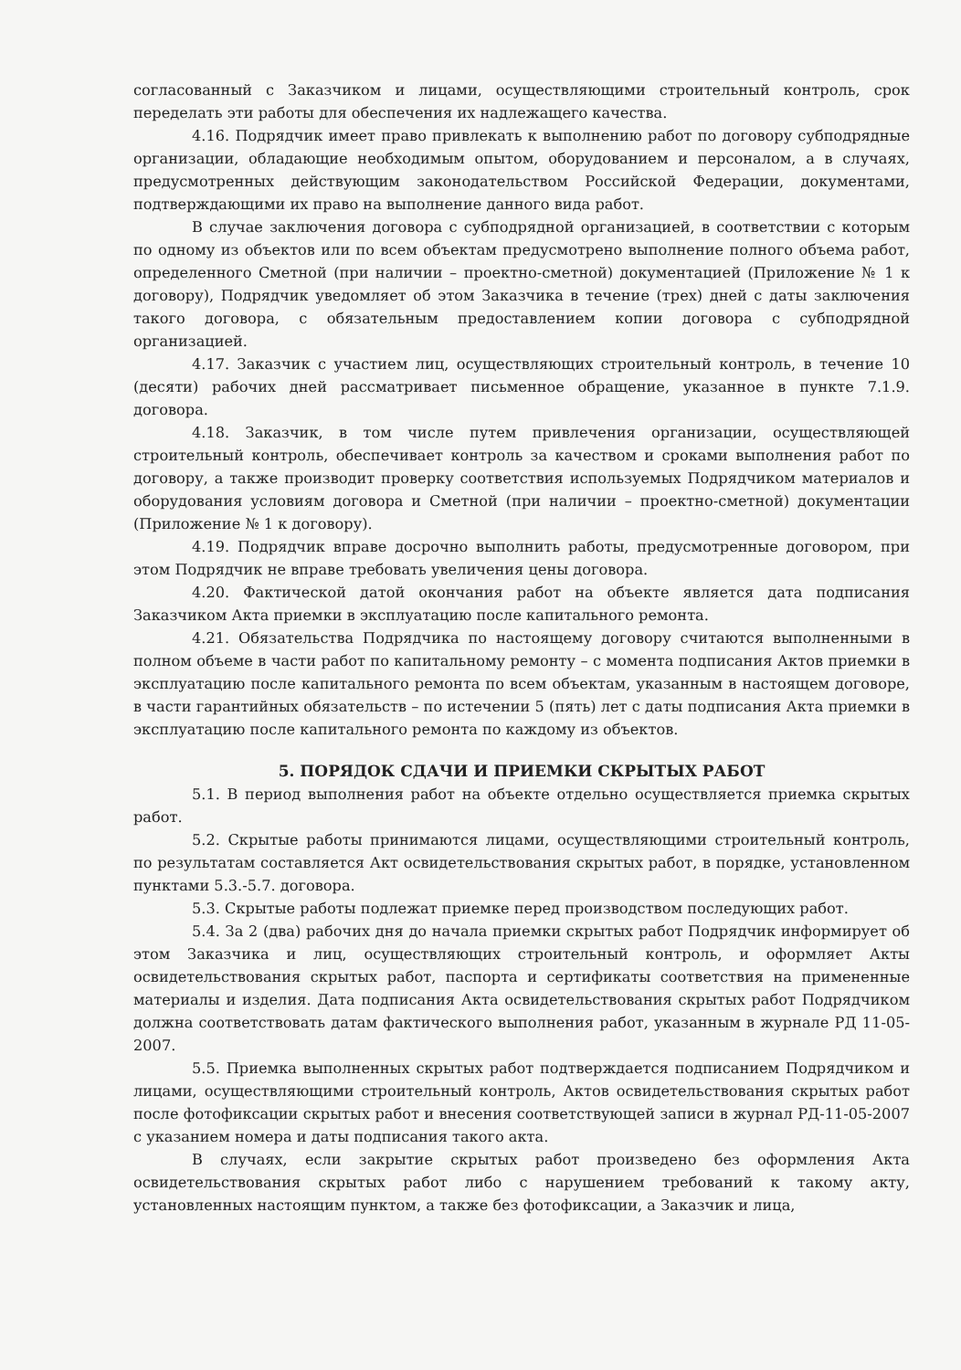согласованный с Заказчиком и лицами, осуществляющими строительный контроль, срок переделать эти работы для обеспечения их надлежащего качества.
4.16. Подрядчик имеет право привлекать к выполнению работ по договору субподрядные организации, обладающие необходимым опытом, оборудованием и персоналом, а в случаях, предусмотренных действующим законодательством Российской Федерации, документами, подтверждающими их право на выполнение данного вида работ.
В случае заключения договора с субподрядной организацией, в соответствии с которым по одному из объектов или по всем объектам предусмотрено выполнение полного объема работ, определенного Сметной (при наличии – проектно-сметной) документацией (Приложение № 1 к договору), Подрядчик уведомляет об этом Заказчика в течение (трех) дней с даты заключения такого договора, с обязательным предоставлением копии договора с субподрядной организацией.
4.17. Заказчик с участием лиц, осуществляющих строительный контроль, в течение 10 (десяти) рабочих дней рассматривает письменное обращение, указанное в пункте 7.1.9. договора.
4.18. Заказчик, в том числе путем привлечения организации, осуществляющей строительный контроль, обеспечивает контроль за качеством и сроками выполнения работ по договору, а также производит проверку соответствия используемых Подрядчиком материалов и оборудования условиям договора и Сметной (при наличии – проектно-сметной) документации (Приложение № 1 к договору).
4.19. Подрядчик вправе досрочно выполнить работы, предусмотренные договором, при этом Подрядчик не вправе требовать увеличения цены договора.
4.20. Фактической датой окончания работ на объекте является дата подписания Заказчиком Акта приемки в эксплуатацию после капитального ремонта.
4.21. Обязательства Подрядчика по настоящему договору считаются выполненными в полном объеме в части работ по капитальному ремонту – с момента подписания Актов приемки в эксплуатацию после капитального ремонта по всем объектам, указанным в настоящем договоре, в части гарантийных обязательств – по истечении 5 (пять) лет с даты подписания Акта приемки в эксплуатацию после капитального ремонта по каждому из объектов.
5. ПОРЯДОК СДАЧИ И ПРИЕМКИ СКРЫТЫХ РАБОТ
5.1. В период выполнения работ на объекте отдельно осуществляется приемка скрытых работ.
5.2. Скрытые работы принимаются лицами, осуществляющими строительный контроль, по результатам составляется Акт освидетельствования скрытых работ, в порядке, установленном пунктами 5.3.-5.7. договора.
5.3. Скрытые работы подлежат приемке перед производством последующих работ.
5.4. За 2 (два) рабочих дня до начала приемки скрытых работ Подрядчик информирует об этом Заказчика и лиц, осуществляющих строительный контроль, и оформляет Акты освидетельствования скрытых работ, паспорта и сертификаты соответствия на примененные материалы и изделия. Дата подписания Акта освидетельствования скрытых работ Подрядчиком должна соответствовать датам фактического выполнения работ, указанным в журнале РД 11-05-2007.
5.5. Приемка выполненных скрытых работ подтверждается подписанием Подрядчиком и лицами, осуществляющими строительный контроль, Актов освидетельствования скрытых работ после фотофиксации скрытых работ и внесения соответствующей записи в журнал РД-11-05-2007 с указанием номера и даты подписания такого акта.
В случаях, если закрытие скрытых работ произведено без оформления Акта освидетельствования скрытых работ либо с нарушением требований к такому акту, установленных настоящим пунктом, а также без фотофиксации, а Заказчик и лица,